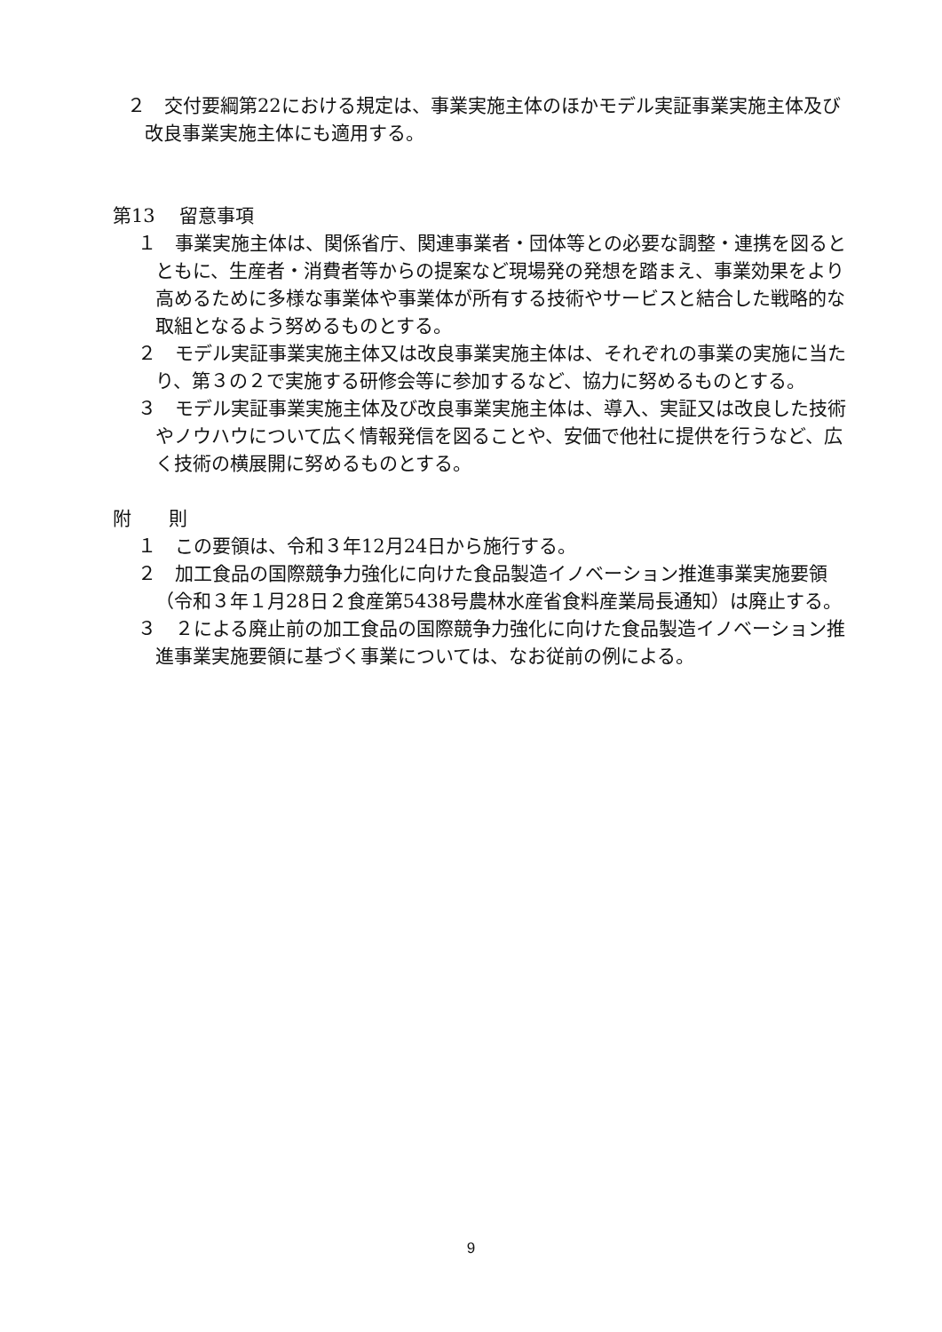２　交付要綱第22における規定は、事業実施主体のほかモデル実証事業実施主体及び改良事業実施主体にも適用する。
第13　 留意事項
１　事業実施主体は、関係省庁、関連事業者・団体等との必要な調整・連携を図るとともに、生産者・消費者等からの提案など現場発の発想を踏まえ、事業効果をより高めるために多様な事業体や事業体が所有する技術やサービスと結合した戦略的な取組となるよう努めるものとする。
２　モデル実証事業実施主体又は改良事業実施主体は、それぞれの事業の実施に当たり、第３の２で実施する研修会等に参加するなど、協力に努めるものとする。
３　モデル実証事業実施主体及び改良事業実施主体は、導入、実証又は改良した技術やノウハウについて広く情報発信を図ることや、安価で他社に提供を行うなど、広く技術の横展開に努めるものとする。
附　　則
１　この要領は、令和３年12月24日から施行する。
２　加工食品の国際競争力強化に向けた食品製造イノベーション推進事業実施要領（令和３年１月28日２食産第5438号農林水産省食料産業局長通知）は廃止する。
３　２による廃止前の加工食品の国際競争力強化に向けた食品製造イノベーション推進事業実施要領に基づく事業については、なお従前の例による。
9